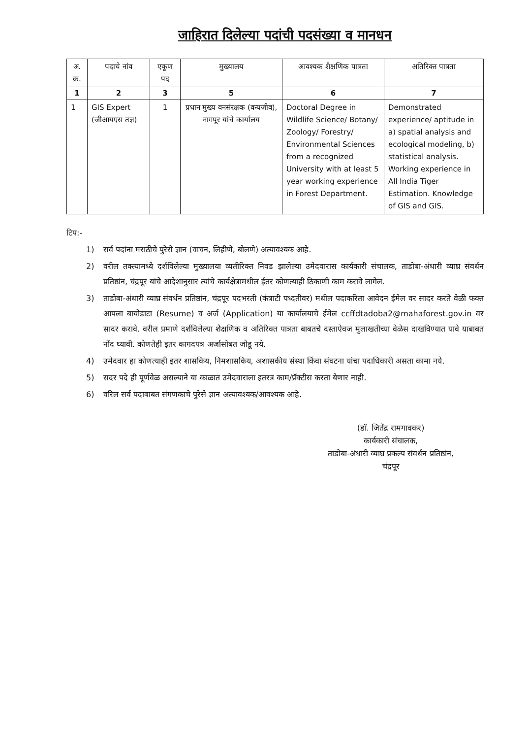जाहिरात दिलेल्या पदांची पदसंख्या व मानधन
| अ. क्र. | पदाचे नांव | एकूण पद | मुख्यालय | आवश्यक शैक्षणिक पात्रता | अतिरिक्त पात्रता |
| --- | --- | --- | --- | --- | --- |
| 1 | 2 | 3 | 5 | 6 | 7 |
| 1 | GIS Expert (जीआयएस तज्ञ) | 1 | प्रधान मुख्य वनसंरक्षक (वन्यजीव), नागपूर यांचे कार्यालय | Doctoral Degree in Wildlife Science/ Botany/ Zoology/ Forestry/ Environmental Sciences from a recognized University with at least 5 year working experience in Forest Department. | Demonstrated experience/ aptitude in a) spatial analysis and ecological modeling, b) statistical analysis. Working experience in All India Tiger Estimation. Knowledge of GIS and GIS. |
टिप:-
1) सर्व पदांना मराठीचे पुरेसे ज्ञान (वाचन, लिहीणे, बोलणे) अत्यावश्यक आहे.
2) वरील तक्त्यामध्ये दर्शविलेल्या मुख्यालया व्यतीरिक्त निवड झालेल्या उमेदवारास कार्यकारी संचालक, ताडोबा-अंधारी व्याघ्र संवर्धन प्रतिष्ठांन, चंद्रपूर यांचे आदेशानुसार त्यांचे कार्यक्षेत्रामधील ईतर कोणत्याही ठिकाणी काम करावे लागेल.
3) ताडोबा-अंधारी व्याघ्र संवर्धन प्रतिष्ठांन, चंद्रपूर पदभरती (कंत्राटी पध्दतीवर) मधील पदाकरिता आवेदन ईमेल वर सादर करते वेळी फक्त आपला बायोडाटा (Resume) व अर्ज (Application) या कार्यालयाचे ईमेल ccffdtadoba2@mahaforest.gov.in वर सादर करावे. वरील प्रमाणे दर्शविलेल्या शैक्षणिक व अतिरिक्त पात्रता बाबतचे दस्ताऐवज मुलाखतीच्या वेळेस दाखविण्यात यावे याबाबत नोंद घ्यावी. कोणतेही इतर कागदपत्र अर्जासोबत जोडू नये.
4) उमेदवार हा कोणत्याही इतर शासकिय, निमशासकिय, अशासकीय संस्था किंवा संघटना यांचा पदाधिकारी असता कामा नये.
5) सदर पदे ही पूर्णवेळ असल्याने या काळात उमेदवाराला इतरत्र काम/प्रॅक्टीस करता येणार नाही.
6) वरिल सर्व पदाबाबत संगणकाचे पुरेसे ज्ञान अत्यावश्यक/आवश्यक आहे.
(डॉ. जितेंद्र रामगावकर)
कार्यकारी संचालक,
ताडोबा-अंधारी व्याघ्र प्रकल्प संवर्धन प्रतिष्ठांन,
चंद्रपूर